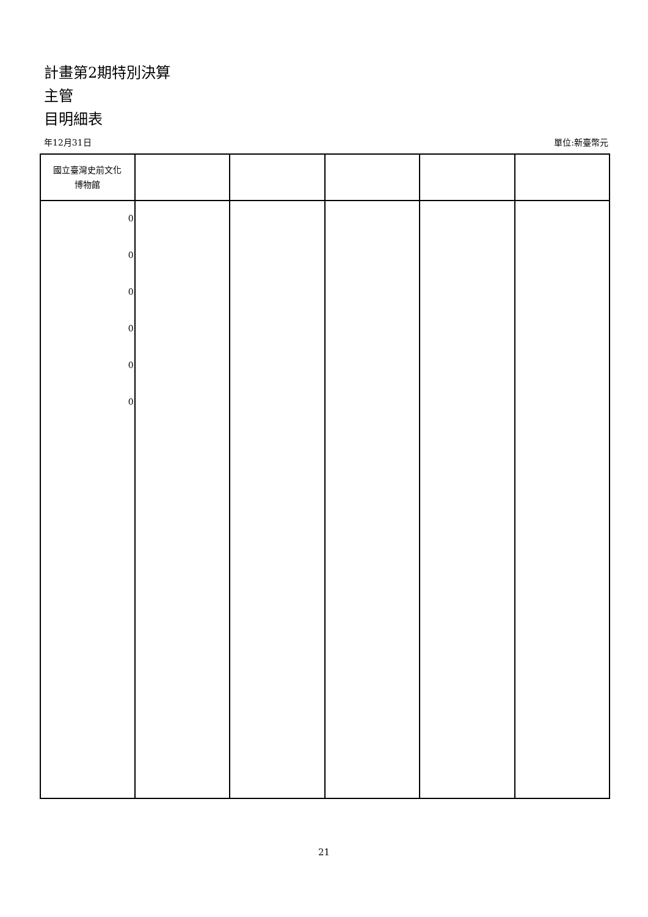計畫第2期特別決算
主管
目明細表
年12月31日 單位:新臺幣元
| 國立臺灣史前文化 博物館 | | | | | |
| --- | --- | --- | --- | --- | --- |
| 0 0 0 0 0 0 | | | | | |
21